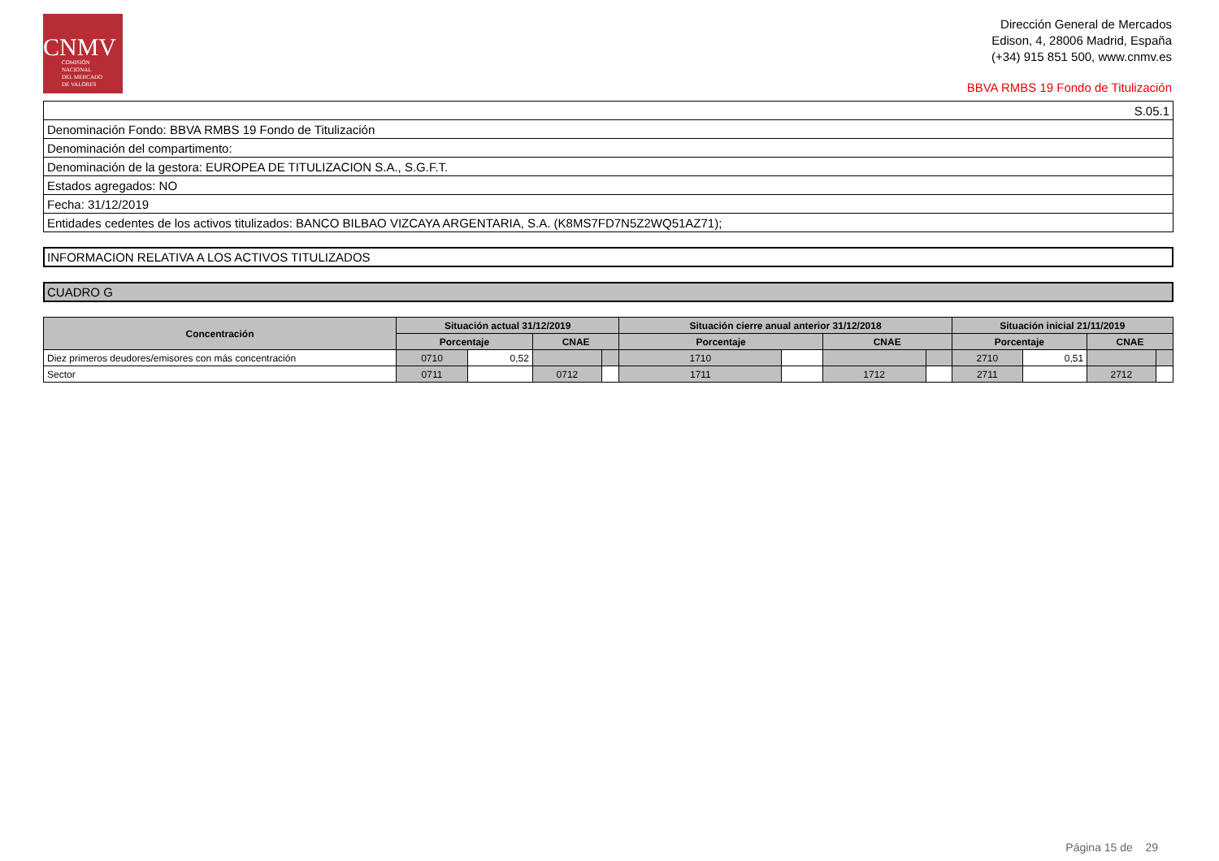CNMV
COMISIÓN
NACIONAL
DEL MERCADO
DE VALORES
Dirección General de Mercados
Edison, 4, 28006 Madrid, España
(+34) 915 851 500, www.cnmv.es
BBVA RMBS 19 Fondo de Titulización
| S.05.1 |
| Denominación Fondo: BBVA RMBS 19 Fondo de Titulización |
| Denominación del compartimento: |
| Denominación de la gestora: EUROPEA DE TITULIZACION S.A., S.G.F.T. |
| Estados agregados: NO |
| Fecha: 31/12/2019 |
| Entidades cedentes de los activos titulizados: BANCO BILBAO VIZCAYA ARGENTARIA, S.A. (K8MS7FD7N5Z2WQ51AZ71); |
INFORMACION RELATIVA A LOS ACTIVOS TITULIZADOS
CUADRO G
| Concentración | Situación actual 31/12/2019 | | | | Situación cierre anual anterior 31/12/2018 | | | | Situación inicial 21/11/2019 | | | |
| --- | --- | --- | --- | --- | --- | --- | --- | --- | --- | --- | --- | --- |
| | Porcentaje | | CNAE | | Porcentaje | | CNAE | | Porcentaje | | CNAE | |
| Diez primeros deudores/emisores con más concentración | 0710 | 0,52 | | | 1710 | | | | 2710 | 0,51 | | |
| Sector | 0711 | | 0712 | | 1711 | | 1712 | | 2711 | | 2712 | |
Página 15 de 29